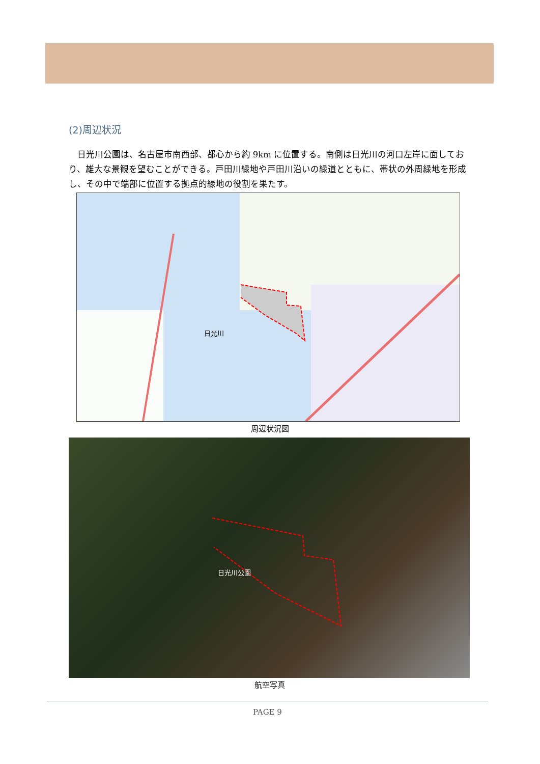(2)周辺状況
日光川公園は、名古屋市南西部、都心から約 9km に位置する。南側は日光川の河口左岸に面しており、雄大な景観を望むことができる。戸田川緑地や戸田川沿いの緑道とともに、帯状の外周緑地を形成し、その中で端部に位置する拠点的緑地の役割を果たす。
日光川
周辺状況図
日光川公園
航空写真
PAGE 9